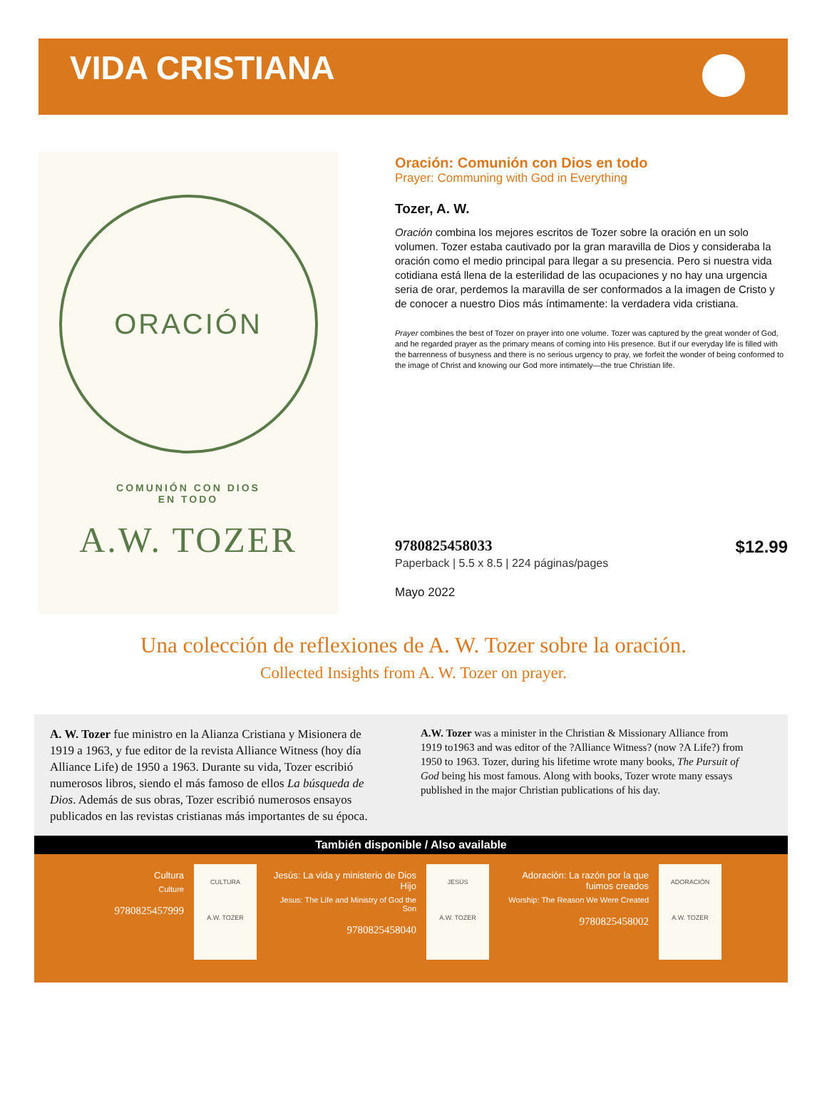VIDA CRISTIANA
ORACIÓN
COMUNIÓN CON DIOS
EN TODO
A.W. TOZER
Oración: Comunión con Dios en todo
Prayer: Communing with God in Everything
Tozer, A. W.
Oración combina los mejores escritos de Tozer sobre la oración en un solo volumen. Tozer estaba cautivado por la gran maravilla de Dios y consideraba la oración como el medio principal para llegar a su presencia. Pero si nuestra vida cotidiana está llena de la esterilidad de las ocupaciones y no hay una urgencia seria de orar, perdemos la maravilla de ser conformados a la imagen de Cristo y de conocer a nuestro Dios más íntimamente: la verdadera vida cristiana.
Prayer combines the best of Tozer on prayer into one volume. Tozer was captured by the great wonder of God, and he regarded prayer as the primary means of coming into His presence. But if our everyday life is filled with the barrenness of busyness and there is no serious urgency to pray, we forfeit the wonder of being conformed to the image of Christ and knowing our God more intimately—the true Christian life.
9780825458033 $12.99
Paperback | 5.5 x 8.5 | 224 páginas/pages
Mayo 2022
Una colección de reflexiones de A. W. Tozer sobre la oración.
Collected Insights from A. W. Tozer on prayer.
A. W. Tozer fue ministro en la Alianza Cristiana y Misionera de 1919 a 1963, y fue editor de la revista Alliance Witness (hoy día Alliance Life) de 1950 a 1963. Durante su vida, Tozer escribió numerosos libros, siendo el más famoso de ellos La búsqueda de Dios. Además de sus obras, Tozer escribió numerosos ensayos publicados en las revistas cristianas más importantes de su época.
A.W. Tozer was a minister in the Christian & Missionary Alliance from 1919 to1963 and was editor of the ?Alliance Witness? (now ?A Life?) from 1950 to 1963. Tozer, during his lifetime wrote many books, The Pursuit of God being his most famous. Along with books, Tozer wrote many essays published in the major Christian publications of his day.
También disponible / Also available
Cultura
Culture
9780825457999
CULTURA
A.W. TOZER
Jesús: La vida y ministerio de Dios Hijo
Jesus: The Life and Ministry of God the Son
9780825458040
JESÚS
A.W. TOZER
Adoración: La razón por la que fuimos creados
Worship: The Reason We Were Created
9780825458002
ADORACIÓN
A.W. TOZER